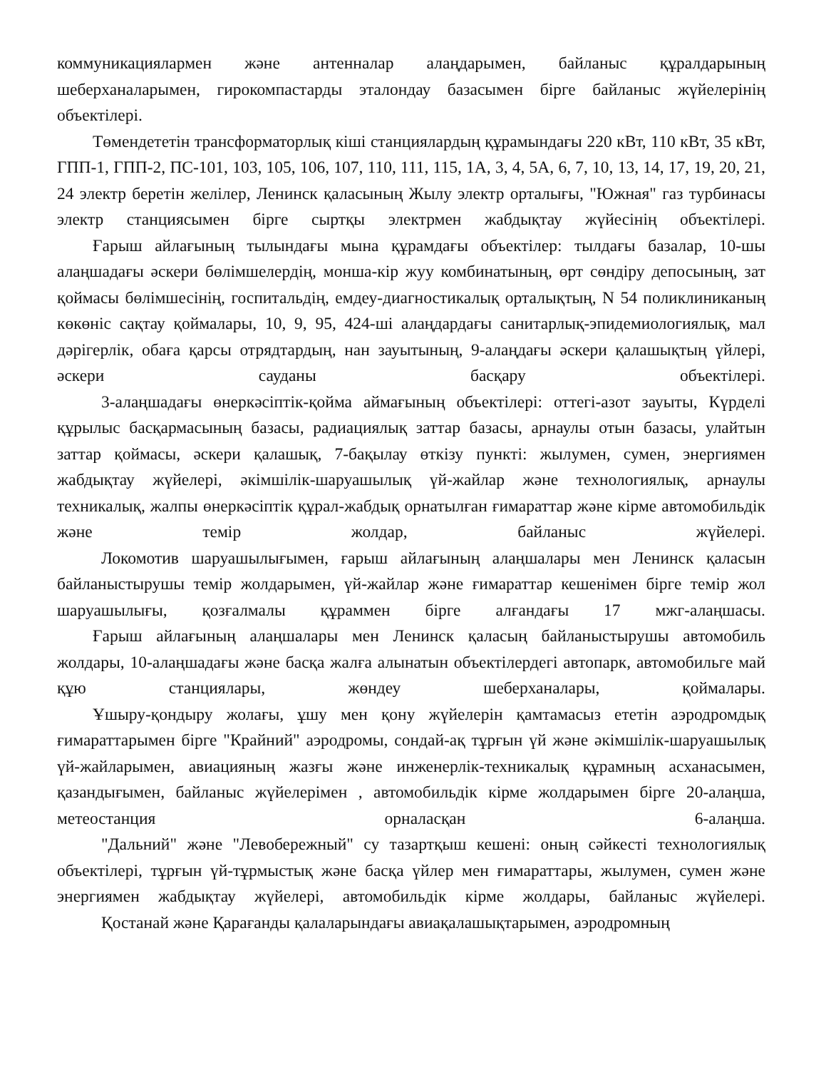коммуникациялармен және антенналар алаңдарымен, байланыс құралдарының шеберханаларымен, гирокомпастарды эталондау базасымен бірге байланыс жүйелерінің объектілері.
Төмендететін трансформаторлық кіші станциялардың құрамындағы 220 кВт, 110 кВт, 35 кВт, ГПП-1, ГПП-2, ПС-101, 103, 105, 106, 107, 110, 111, 115, 1А, 3, 4, 5А, 6, 7, 10, 13, 14, 17, 19, 20, 21, 24 электр беретін желілер, Ленинск қаласының Жылу электр орталығы, "Южная" газ турбинасы электр станциясымен бірге сыртқы электрмен жабдықтау жүйесінің объектілері.
Ғарыш айлағының тылындағы мына құрамдағы объектілер: тылдағы базалар, 10-шы алаңшадағы әскери бөлімшелердің, монша-кір жуу комбинатының, өрт сөндіру депосының, зат қоймасы бөлімшесінің, госпитальдің, емдеу-диагностикалық орталықтың, N 54 поликлиниканың көкөніс сақтау қоймалары, 10, 9, 95, 424-ші алаңдардағы санитарлық-эпидемиологиялық, мал дәрігерлік, обаға қарсы отрядтардың, нан зауытының, 9-алаңдағы әскери қалашықтың үйлері, әскери сауданы басқару объектілері.
3-алаңшадағы өнеркәсіптік-қойма аймағының объектілері: оттегі-азот зауыты, Күрделі құрылыс басқармасының базасы, радиациялық заттар базасы, арнаулы отын базасы, улайтын заттар қоймасы, әскери қалашық, 7-бақылау өткізу пункті: жылумен, сумен, энергиямен жабдықтау жүйелері, әкімшілік-шаруашылық үй-жайлар және технологиялық, арнаулы техникалық, жалпы өнеркәсіптік құрал-жабдық орнатылған ғимараттар және кірме автомобильдік және темір жолдар, байланыс жүйелері.
Локомотив шаруашылығымен, ғарыш айлағының алаңшалары мен Ленинск қаласын байланыстырушы темір жолдарымен, үй-жайлар және ғимараттар кешенімен бірге темір жол шаруашылығы, қозғалмалы құраммен бірге алғандағы 17 мжг-алаңшасы.
Ғарыш айлағының алаңшалары мен Ленинск қаласың байланыстырушы автомобиль жолдары, 10-алаңшадағы және басқа жалға алынатын объектілердегі автопарк, автомобильге май құю станциялары, жөндеу шеберханалары, қоймалары.
Ұшыру-қондыру жолағы, ұшу мен қону жүйелерін қамтамасыз ететін аэродромдық ғимараттарымен бірге "Крайний" аэродромы, сондай-ақ тұрғын үй және әкімшілік-шаруашылық үй-жайларымен, авиацияның жазғы және инженерлік-техникалық құрамның асханасымен, қазандығымен, байланыс жүйелерімен , автомобильдік кірме жолдарымен бірге 20-алаңша, метеостанция орналасқан 6-алаңша.
"Дальний" және "Левобережный" су тазартқыш кешені: оның сәйкесті технологиялық объектілері, тұрғын үй-тұрмыстық және басқа үйлер мен ғимараттары, жылумен, сумен және энергиямен жабдықтау жүйелері, автомобильдік кірме жолдары, байланыс жүйелері.
Қостанай және Қарағанды қалаларындағы авиақалашықтарымен, аэродромның